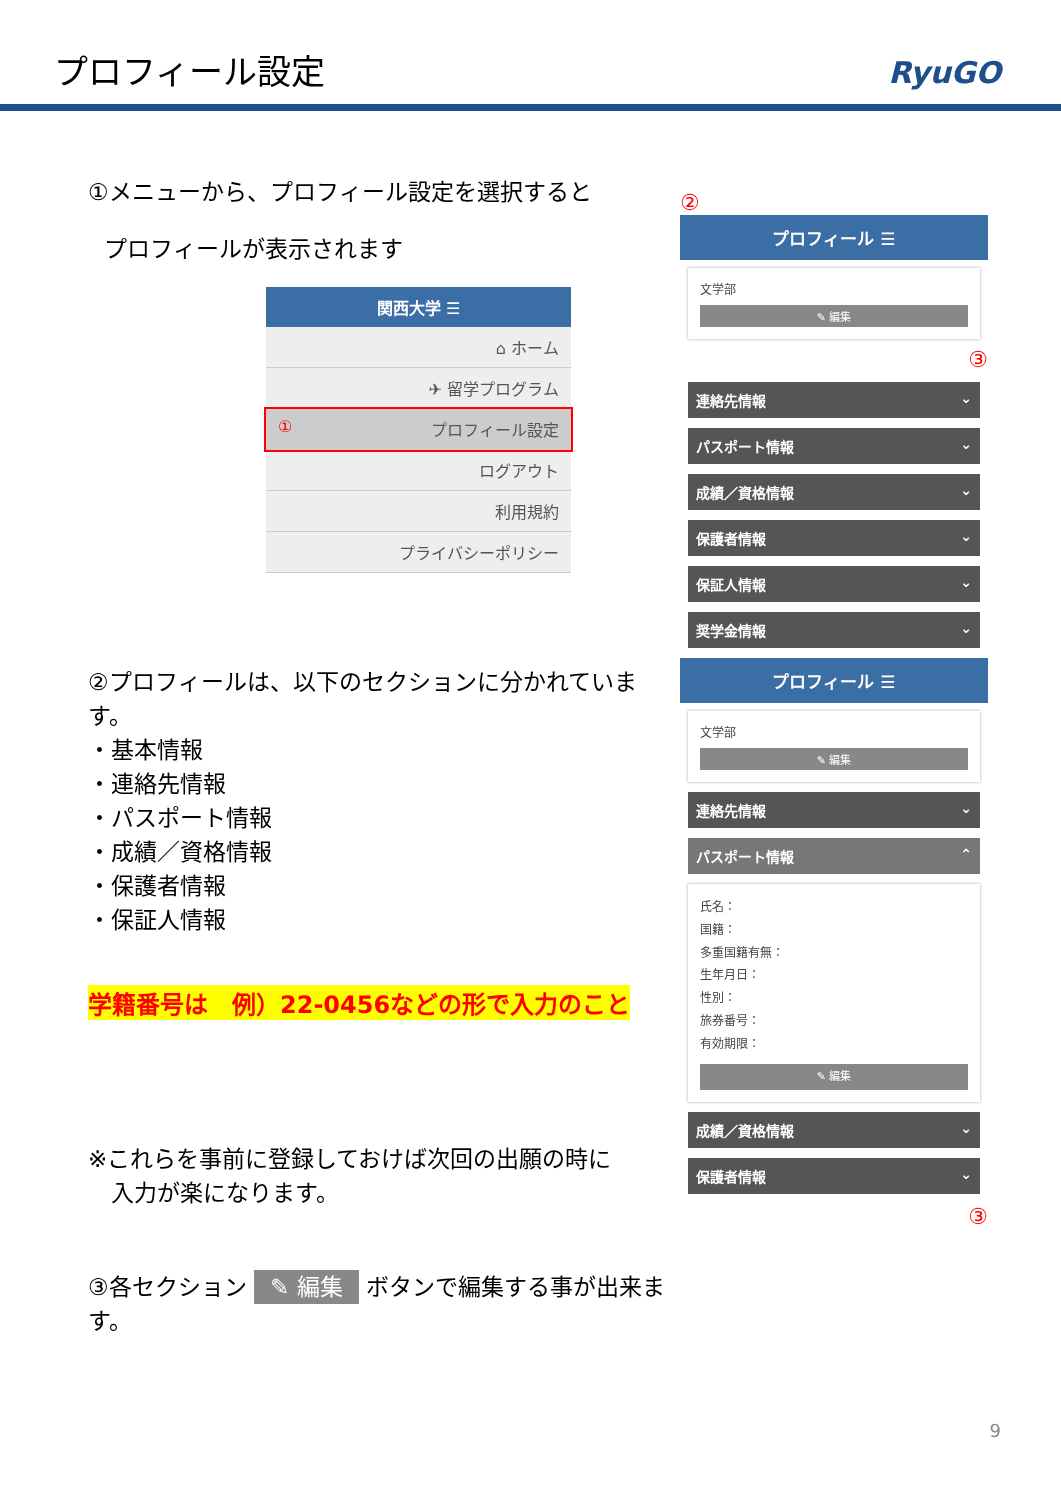プロフィール設定
RyuGO
①メニューから、プロフィール設定を選択すると
プロフィールが表示されます
関西大学 ☰
⌂ ホーム
✈ 留学プログラム
① プロフィール設定
ログアウト
利用規約
プライバシーポリシー
②プロフィールは、以下のセクションに分かれています。
・基本情報
・連絡先情報
・パスポート情報
・成績／資格情報
・保護者情報
・保証人情報
学籍番号は　例）22-0456などの形で入力のこと
※これらを事前に登録しておけば次回の出願の時に
　入力が楽になります。
③各セクション ✎ 編集 ボタンで編集する事が出来ます。
②
プロフィール ☰
文学部
✎ 編集
③
連絡先情報 ⌄
パスポート情報 ⌄
成績／資格情報 ⌄
保護者情報 ⌄
保証人情報 ⌄
奨学金情報 ⌄
プロフィール ☰
文学部
✎ 編集
連絡先情報 ⌄
パスポート情報 ⌃
氏名：
国籍：
多重国籍有無：
生年月日：
性別：
旅券番号：
有効期限：
✎ 編集
成績／資格情報 ⌄
保護者情報 ⌄
③
9